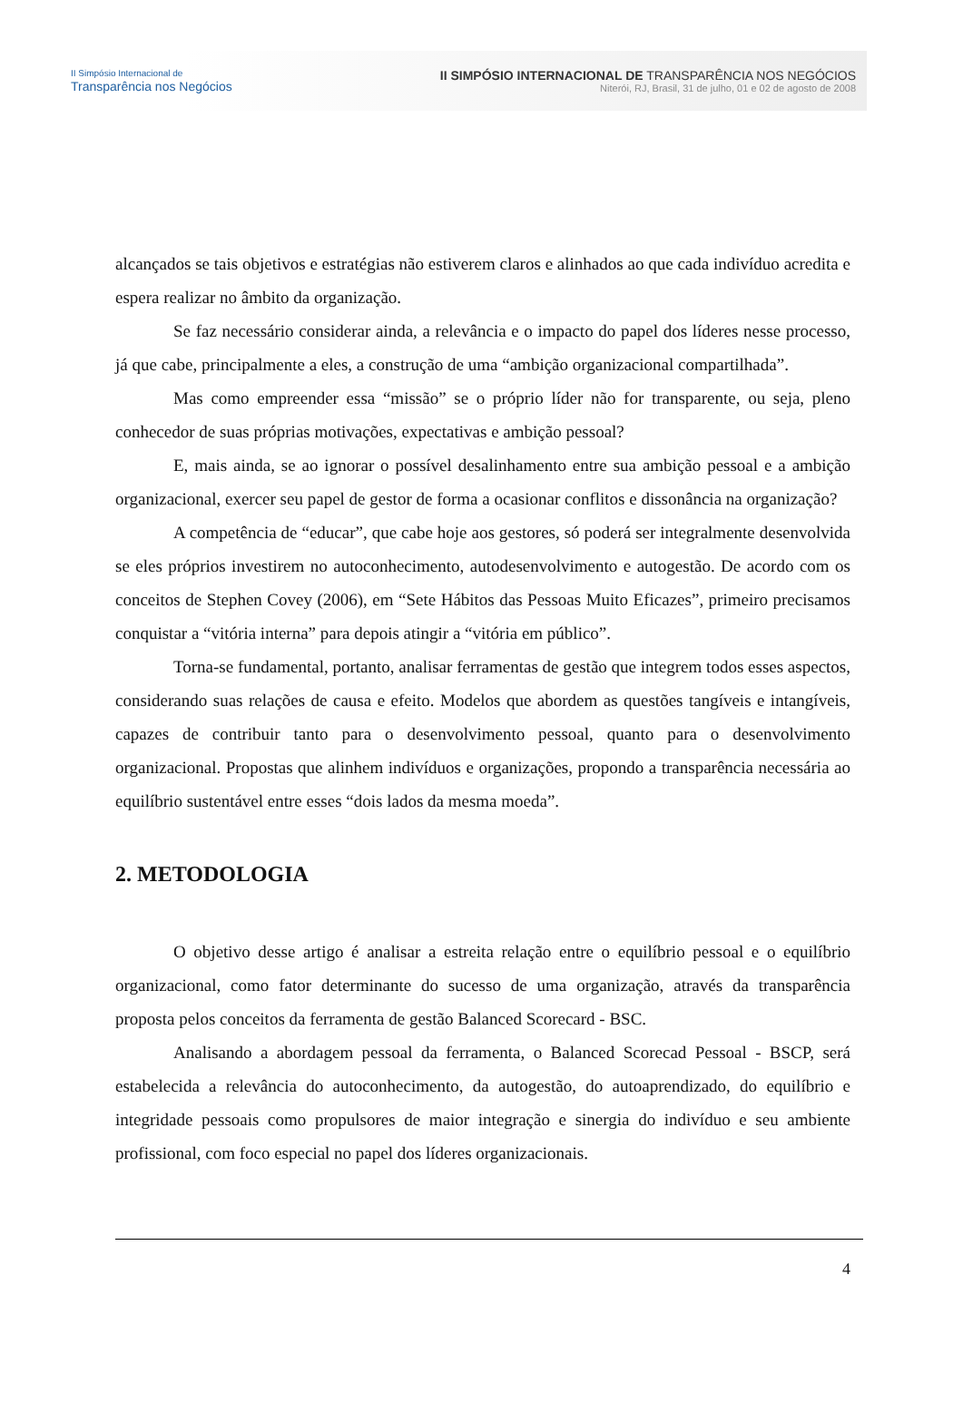II Simpósio Internacional de
Transparência nos Negócios
II SIMPÓSIO INTERNACIONAL DE TRANSPARÊNCIA NOS NEGÓCIOS
Niterói, RJ, Brasil, 31 de julho, 01 e 02 de agosto de 2008
alcançados se tais objetivos e estratégias não estiverem claros e alinhados ao que cada indivíduo acredita e espera realizar no âmbito da organização.
Se faz necessário considerar ainda, a relevância e o impacto do papel dos líderes nesse processo, já que cabe, principalmente a eles, a construção de uma “ambição organizacional compartilhada”.
Mas como empreender essa “missão” se o próprio líder não for transparente, ou seja, pleno conhecedor de suas próprias motivações, expectativas e ambição pessoal?
E, mais ainda, se ao ignorar o possível desalinhamento entre sua ambição pessoal e a ambição organizacional, exercer seu papel de gestor de forma a ocasionar conflitos e dissonância na organização?
A competência de “educar”, que cabe hoje aos gestores, só poderá ser integralmente desenvolvida se eles próprios investirem no autoconhecimento, autodesenvolvimento e autogestão. De acordo com os conceitos de Stephen Covey (2006), em “Sete Hábitos das Pessoas Muito Eficazes”, primeiro precisamos conquistar a “vitória interna” para depois atingir a “vitória em público”.
Torna-se fundamental, portanto, analisar ferramentas de gestão que integrem todos esses aspectos, considerando suas relações de causa e efeito. Modelos que abordem as questões tangíveis e intangíveis, capazes de contribuir tanto para o desenvolvimento pessoal, quanto para o desenvolvimento organizacional. Propostas que alinhem indivíduos e organizações, propondo a transparência necessária ao equilíbrio sustentável entre esses “dois lados da mesma moeda”.
2. METODOLOGIA
O objetivo desse artigo é analisar a estreita relação entre o equilíbrio pessoal e o equilíbrio organizacional, como fator determinante do sucesso de uma organização, através da transparência proposta pelos conceitos da ferramenta de gestão Balanced Scorecard - BSC.
Analisando a abordagem pessoal da ferramenta, o Balanced Scorecad Pessoal - BSCP, será estabelecida a relevância do autoconhecimento, da autogestão, do autoaprendizado, do equilíbrio e integridade pessoais como propulsores de maior integração e sinergia do indivíduo e seu ambiente profissional, com foco especial no papel dos líderes organizacionais.
4